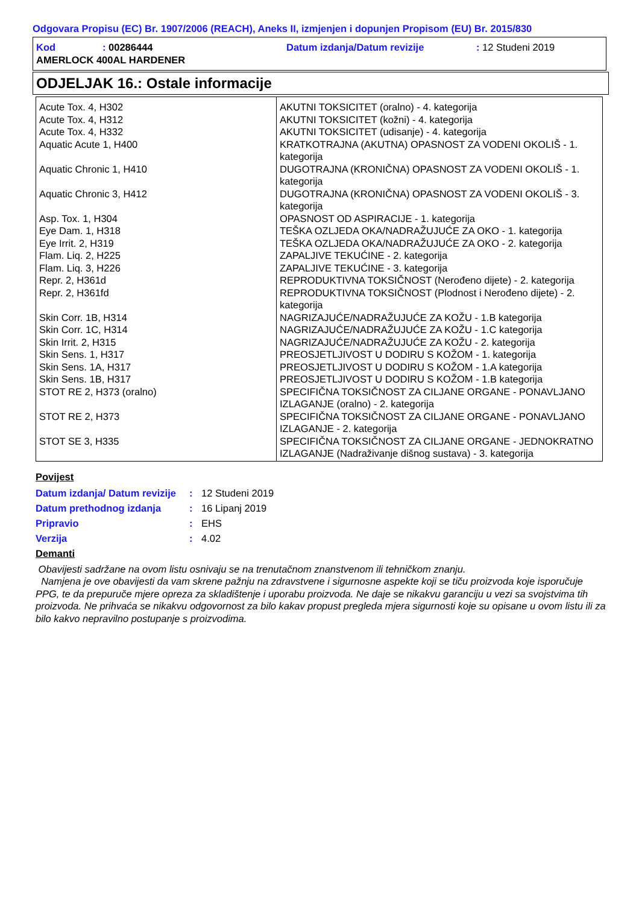Odgovara Propisu (EC) Br. 1907/2006 (REACH), Aneks II, izmjenjen i dopunjen Propisom (EU) Br. 2015/830
| Kod | : 00286444 | Datum izdanja/Datum revizije | : 12 Studeni 2019 |
| AMERLOCK 400AL HARDENER | | | |
ODJELJAK 16.: Ostale informacije
| Acute Tox. 4, H302 | AKUTNI TOKSICITET (oralno) - 4. kategorija |
| Acute Tox. 4, H312 | AKUTNI TOKSICITET (kožni) - 4. kategorija |
| Acute Tox. 4, H332 | AKUTNI TOKSICITET (udisanje) - 4. kategorija |
| Aquatic Acute 1, H400 | KRATKOTRAJNA (AKUTNA) OPASNOST ZA VODENI OKOLIŠ - 1. kategorija |
| Aquatic Chronic 1, H410 | DUGOTRAJNA (KRONIČNA) OPASNOST ZA VODENI OKOLIŠ - 1. kategorija |
| Aquatic Chronic 3, H412 | DUGOTRAJNA (KRONIČNA) OPASNOST ZA VODENI OKOLIŠ - 3. kategorija |
| Asp. Tox. 1, H304 | OPASNOST OD ASPIRACIJE - 1. kategorija |
| Eye Dam. 1, H318 | TEŠKA OZLJEDA OKA/NADRAŽUJUĆE ZA OKO - 1. kategorija |
| Eye Irrit. 2, H319 | TEŠKA OZLJEDA OKA/NADRAŽUJUĆE ZA OKO - 2. kategorija |
| Flam. Liq. 2, H225 | ZAPALJIVE TEKUĆINE - 2. kategorija |
| Flam. Liq. 3, H226 | ZAPALJIVE TEKUĆINE - 3. kategorija |
| Repr. 2, H361d | REPRODUKTIVNA TOKSIČNOST (Nerođeno dijete) - 2. kategorija |
| Repr. 2, H361fd | REPRODUKTIVNA TOKSIČNOST (Plodnost i Nerođeno dijete) - 2. kategorija |
| Skin Corr. 1B, H314 | NAGRIZAJUĆE/NADRAŽUJUĆE ZA KOŽU - 1.B kategorija |
| Skin Corr. 1C, H314 | NAGRIZAJUĆE/NADRAŽUJUĆE ZA KOŽU - 1.C kategorija |
| Skin Irrit. 2, H315 | NAGRIZAJUĆE/NADRAŽUJUĆE ZA KOŽU - 2. kategorija |
| Skin Sens. 1, H317 | PREOSJETLJIVOST U DODIRU S KOŽOM - 1. kategorija |
| Skin Sens. 1A, H317 | PREOSJETLJIVOST U DODIRU S KOŽOM - 1.A kategorija |
| Skin Sens. 1B, H317 | PREOSJETLJIVOST U DODIRU S KOŽOM - 1.B kategorija |
| STOT RE 2, H373 (oralno) | SPECIFIČNA TOKSIČNOST ZA CILJANE ORGANE - PONAVLJANO IZLAGANJE (oralno) - 2. kategorija |
| STOT RE 2, H373 | SPECIFIČNA TOKSIČNOST ZA CILJANE ORGANE - PONAVLJANO IZLAGANJE - 2. kategorija |
| STOT SE 3, H335 | SPECIFIČNA TOKSIČNOST ZA CILJANE ORGANE - JEDNOKRATNO IZLAGANJE (Nadraživanje dišnog sustava) - 3. kategorija |
Povijest
| Datum izdanja/ Datum revizije | : | 12 Studeni 2019 |
| Datum prethodnog izdanja | : | 16 Lipanj 2019 |
| Pripravio | : | EHS |
| Verzija | : | 4.02 |
Demanti
Obavijesti sadržane na ovom listu osnivaju se na trenutačnom znanstvenom ili tehničkom znanju.
Namjena je ove obavijesti da vam skrene pažnju na zdravstvene i sigurnosne aspekte koji se tiču proizvoda koje isporučuje PPG, te da prepuruče mjere opreza za skladištenje i uporabu proizvoda. Ne daje se nikakvu garanciju u vezi sa svojstvima tih proizvoda. Ne prihvaća se nikakvu odgovornost za bilo kakav propust pregleda mjera sigurnosti koje su opisane u ovom listu ili za bilo kakvo nepravilno postupanje s proizvodima.